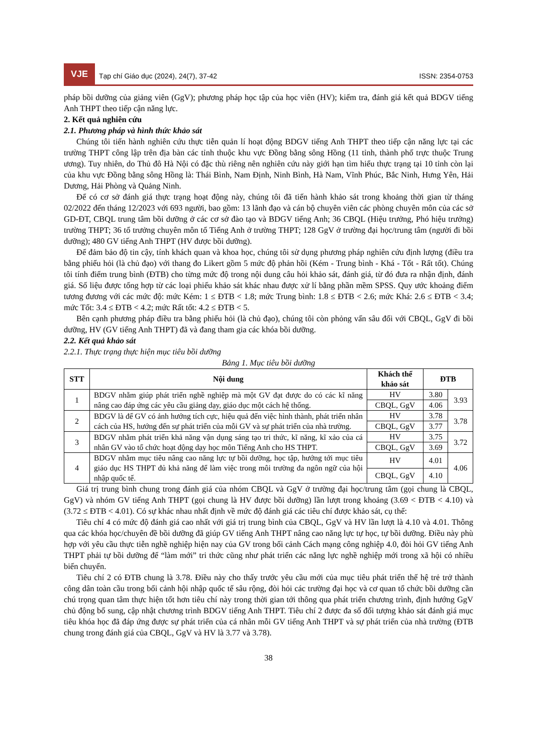VJE
Tạp chí Giáo dục (2024), 24(7), 37-42
ISSN: 2354-0753
pháp bồi dưỡng của giảng viên (GgV); phương pháp học tập của học viên (HV); kiểm tra, đánh giá kết quả BDGV tiếng Anh THPT theo tiếp cận năng lực.
2. Kết quả nghiên cứu
2.1. Phương pháp và hình thức khảo sát
Chúng tôi tiến hành nghiên cứu thực tiễn quản lí hoạt động BDGV tiếng Anh THPT theo tiếp cận năng lực tại các trường THPT công lập trên địa bàn các tỉnh thuộc khu vực Đồng bằng sông Hồng (11 tỉnh, thành phố trực thuộc Trung ương). Tuy nhiên, do Thủ đô Hà Nội có đặc thù riêng nên nghiên cứu này giới hạn tìm hiểu thực trạng tại 10 tỉnh còn lại của khu vực Đồng bằng sông Hồng là: Thái Bình, Nam Định, Ninh Bình, Hà Nam, Vĩnh Phúc, Bắc Ninh, Hưng Yên, Hải Dương, Hải Phòng và Quảng Ninh.
Để có cơ sở đánh giá thực trạng hoạt động này, chúng tôi đã tiến hành khảo sát trong khoảng thời gian từ tháng 02/2022 đến tháng 12/2023 với 693 người, bao gồm: 13 lãnh đạo và cán bộ chuyên viên các phòng chuyên môn của các sở GD-ĐT, CBQL trung tâm bồi dưỡng ở các cơ sở đào tạo và BDGV tiếng Anh; 36 CBQL (Hiệu trưởng, Phó hiệu trưởng) trường THPT; 36 tổ trưởng chuyên môn tổ Tiếng Anh ở trường THPT; 128 GgV ở trường đại học/trung tâm (người đi bồi dưỡng); 480 GV tiếng Anh THPT (HV được bồi dưỡng).
Để đảm bảo độ tin cậy, tính khách quan và khoa học, chúng tôi sử dụng phương pháp nghiên cứu định lượng (điều tra bằng phiếu hỏi (là chủ đạo) với thang đo Likert gồm 5 mức độ phản hồi (Kém - Trung bình - Khá - Tốt - Rất tốt). Chúng tôi tính điểm trung bình (ĐTB) cho từng mức độ trong nội dung câu hỏi khảo sát, đánh giá, từ đó đưa ra nhận định, đánh giá. Số liệu được tổng hợp từ các loại phiếu khảo sát khác nhau được xử lí bằng phần mềm SPSS. Quy ước khoảng điểm tương đương với các mức độ: mức Kém: 1 ≤ ĐTB < 1.8; mức Trung bình: 1.8 ≤ ĐTB < 2.6; mức Khá: 2.6 ≤ ĐTB < 3.4; mức Tốt: 3.4 ≤ ĐTB < 4.2; mức Rất tốt: 4.2 ≤ ĐTB < 5.
Bên cạnh phương pháp điều tra bằng phiếu hỏi (là chủ đạo), chúng tôi còn phỏng vấn sâu đối với CBQL, GgV đi bồi dưỡng, HV (GV tiếng Anh THPT) đã và đang tham gia các khóa bồi dưỡng.
2.2. Kết quả khảo sát
2.2.1. Thực trạng thực hiện mục tiêu bồi dưỡng
Bảng 1. Mục tiêu bồi dưỡng
| STT | Nội dung | Khách thể khảo sát | ĐTB | |
| --- | --- | --- | --- | --- |
| 1 | BDGV nhằm giúp phát triển nghề nghiệp mà một GV đạt được do có các kĩ năng nâng cao đáp ứng các yêu cầu giảng dạy, giáo dục một cách hệ thống. | HV | 3.80 | 3.93 |
| | | CBQL, GgV | 4.06 | |
| 2 | BDGV là để GV có ảnh hưởng tích cực, hiệu quả đến việc hình thành, phát triển nhân cách của HS, hướng đến sự phát triển của mỗi GV và sự phát triển của nhà trường. | HV | 3.78 | 3.78 |
| | | CBQL, GgV | 3.77 | |
| 3 | BDGV nhằm phát triển khả năng vận dụng sáng tạo tri thức, kĩ năng, kĩ xảo của cá nhân GV vào tổ chức hoạt động dạy học môn Tiếng Anh cho HS THPT. | HV | 3.75 | 3.72 |
| | | CBQL, GgV | 3.69 | |
| 4 | BDGV nhằm mục tiêu nâng cao năng lực tự bồi dưỡng, học tập, hướng tới mục tiêu giáo dục HS THPT đủ khả năng để làm việc trong môi trường đa ngôn ngữ của hội nhập quốc tế. | HV | 4.01 | 4.06 |
| | | CBQL, GgV | 4.10 | |
Giá trị trung bình chung trong đánh giá của nhóm CBQL và GgV ở trường đại học/trung tâm (gọi chung là CBQL, GgV) và nhóm GV tiếng Anh THPT (gọi chung là HV được bồi dưỡng) lần lượt trong khoảng (3.69 < ĐTB < 4.10) và (3.72 ≤ ĐTB < 4.01). Có sự khác nhau nhất định về mức độ đánh giá các tiêu chí được khảo sát, cụ thể:
Tiêu chí 4 có mức độ đánh giá cao nhất với giá trị trung bình của CBQL, GgV và HV lần lượt là 4.10 và 4.01. Thông qua các khóa học/chuyên đề bồi dưỡng đã giúp GV tiếng Anh THPT nâng cao năng lực tự học, tự bồi dưỡng. Điều này phù hợp với yêu cầu thực tiễn nghề nghiệp hiện nay của GV trong bối cảnh Cách mạng công nghiệp 4.0, đòi hỏi GV tiếng Anh THPT phải tự bồi dưỡng để “làm mới” tri thức cũng như phát triển các năng lực nghề nghiệp mới trong xã hội có nhiều biến chuyển.
Tiêu chí 2 có ĐTB chung là 3.78. Điều này cho thấy trước yêu cầu mới của mục tiêu phát triển thế hệ trẻ trở thành công dân toàn cầu trong bối cảnh hội nhập quốc tế sâu rộng, đòi hỏi các trường đại học và cơ quan tổ chức bồi dưỡng cần chú trọng quan tâm thực hiện tốt hơn tiêu chí này trong thời gian tới thông qua phát triển chương trình, định hướng GgV chủ động bổ sung, cập nhật chương trình BDGV tiếng Anh THPT. Tiêu chí 2 được đa số đối tượng khảo sát đánh giá mục tiêu khóa học đã đáp ứng được sự phát triển của cá nhân mỗi GV tiếng Anh THPT và sự phát triển của nhà trường (ĐTB chung trong đánh giá của CBQL, GgV và HV là 3.77 và 3.78).
38